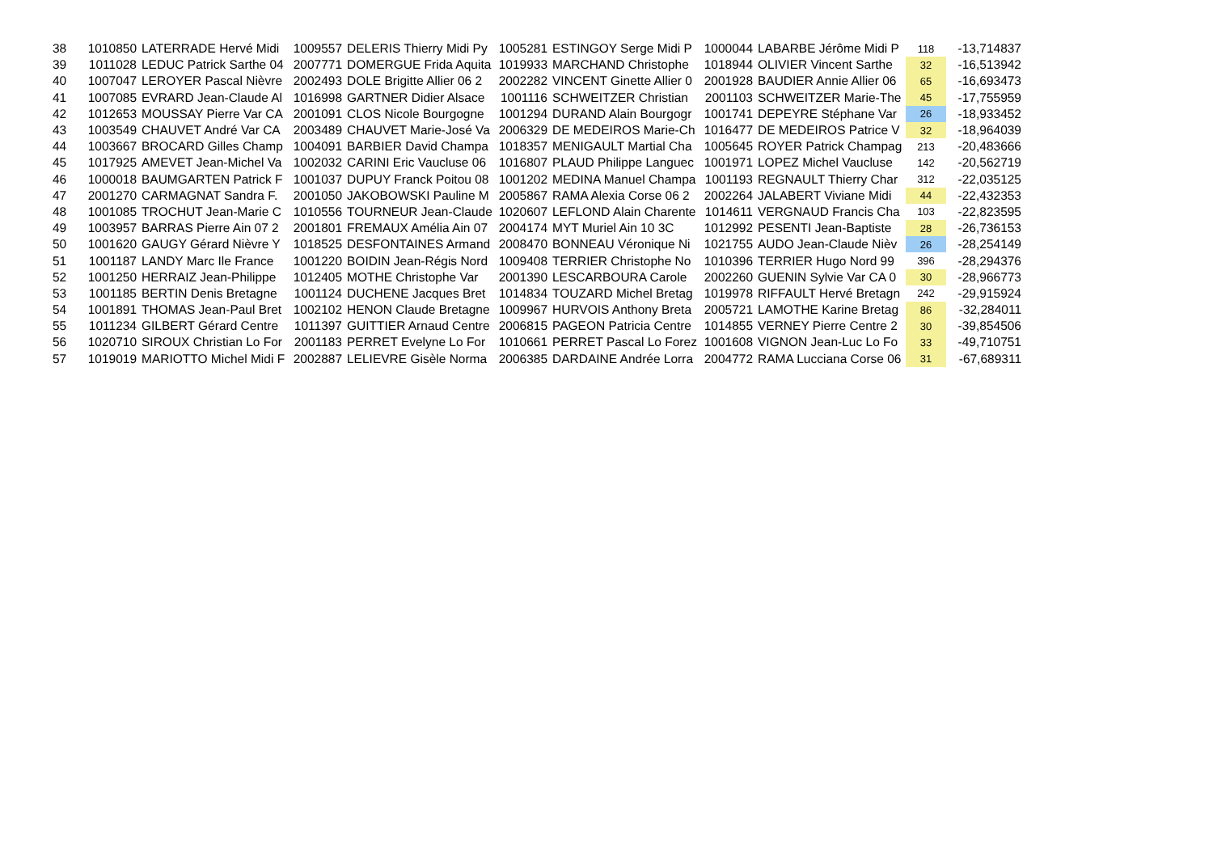| 38 | 1010850 | LATERRADE Hervé Midi | 1009557 | DELERIS Thierry Midi Py | 1005281 | ESTINGOY Serge Midi P | 1000044 | LABARBE Jérôme Midi P | 118 | -13,714837 |
| 39 | 1011028 | LEDUC Patrick Sarthe 04 | 2007771 | DOMERGUE Frida Aquita | 1019933 | MARCHAND Christophe | 1018944 | OLIVIER Vincent Sarthe | 32 | -16,513942 |
| 40 | 1007047 | LEROYER Pascal Nièvre | 2002493 | DOLE Brigitte Allier 06 2 | 2002282 | VINCENT Ginette Allier 0 | 2001928 | BAUDIER Annie Allier 06 | 65 | -16,693473 |
| 41 | 1007085 | EVRARD Jean-Claude Al | 1016998 | GARTNER Didier Alsace | 1001116 | SCHWEITZER Christian | 2001103 | SCHWEITZER Marie-The | 45 | -17,755959 |
| 42 | 1012653 | MOUSSAY Pierre Var CA | 2001091 | CLOS Nicole Bourgogne | 1001294 | DURAND Alain Bourgogr | 1001741 | DEPEYRE Stéphane Var | 26 | -18,933452 |
| 43 | 1003549 | CHAUVET André Var CA | 2003489 | CHAUVET Marie-José Va | 2006329 | DE MEDEIROS Marie-Ch | 1016477 | DE MEDEIROS Patrice V | 32 | -18,964039 |
| 44 | 1003667 | BROCARD Gilles Champ | 1004091 | BARBIER David Champa | 1018357 | MENIGAULT Martial Cha | 1005645 | ROYER Patrick Champag | 213 | -20,483666 |
| 45 | 1017925 | AMEVET Jean-Michel Va | 1002032 | CARINI Eric Vaucluse 06 | 1016807 | PLAUD Philippe Languec | 1001971 | LOPEZ Michel Vaucluse | 142 | -20,562719 |
| 46 | 1000018 | BAUMGARTEN Patrick F | 1001037 | DUPUY Franck Poitou 08 | 1001202 | MEDINA Manuel Champa | 1001193 | REGNAULT Thierry Char | 312 | -22,035125 |
| 47 | 2001270 | CARMAGNAT Sandra F. | 2001050 | JAKOBOWSKI Pauline M | 2005867 | RAMA Alexia Corse 06 2 | 2002264 | JALABERT Viviane Midi | 44 | -22,432353 |
| 48 | 1001085 | TROCHUT Jean-Marie C | 1010556 | TOURNEUR Jean-Claude | 1020607 | LEFLOND Alain Charente | 1014611 | VERGNAUD Francis Cha | 103 | -22,823595 |
| 49 | 1003957 | BARRAS Pierre Ain 07 2 | 2001801 | FREMAUX Amélia Ain 07 | 2004174 | MYT Muriel Ain 10 3C | 1012992 | PESENTI Jean-Baptiste | 28 | -26,736153 |
| 50 | 1001620 | GAUGY Gérard Nièvre Y | 1018525 | DESFONTAINES Armand | 2008470 | BONNEAU Véronique Ni | 1021755 | AUDO Jean-Claude Nièv | 26 | -28,254149 |
| 51 | 1001187 | LANDY Marc Ile France | 1001220 | BOIDIN Jean-Régis Nord | 1009408 | TERRIER Christophe No | 1010396 | TERRIER Hugo Nord 99 | 396 | -28,294376 |
| 52 | 1001250 | HERRAIZ Jean-Philippe | 1012405 | MOTHE Christophe Var | 2001390 | LESCARBOURA Carole | 2002260 | GUENIN Sylvie Var CA 0 | 30 | -28,966773 |
| 53 | 1001185 | BERTIN Denis Bretagne | 1001124 | DUCHENE Jacques Bret | 1014834 | TOUZARD Michel Bretag | 1019978 | RIFFAULT Hervé Bretagn | 242 | -29,915924 |
| 54 | 1001891 | THOMAS Jean-Paul Bret | 1002102 | HENON Claude Bretagne | 1009967 | HURVOIS Anthony Breta | 2005721 | LAMOTHE Karine Bretag | 86 | -32,284011 |
| 55 | 1011234 | GILBERT Gérard Centre | 1011397 | GUITTIER Arnaud Centre | 2006815 | PAGEON Patricia Centre | 1014855 | VERNEY Pierre Centre 2 | 30 | -39,854506 |
| 56 | 1020710 | SIROUX Christian Lo For | 2001183 | PERRET Evelyne Lo For | 1010661 | PERRET Pascal Lo Forez | 1001608 | VIGNON Jean-Luc Lo Fo | 33 | -49,710751 |
| 57 | 1019019 | MARIOTTO Michel Midi F | 2002887 | LELIEVRE Gisèle Norma | 2006385 | DARDAINE Andrée Lorra | 2004772 | RAMA Lucciana Corse 06 | 31 | -67,689311 |